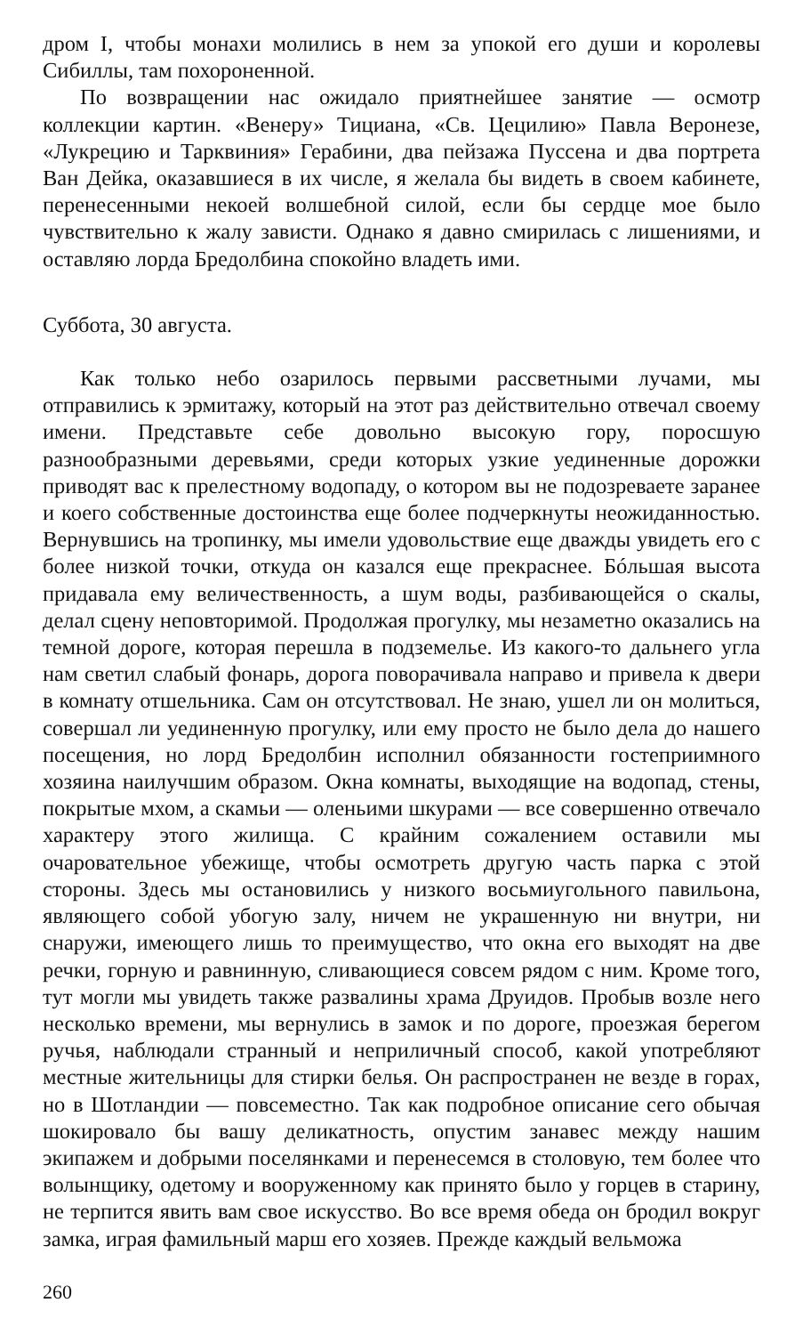дром I, чтобы монахи молились в нем за упокой его души и королевы Сибиллы, там похороненной.
По возвращении нас ожидало приятнейшее занятие — осмотр коллекции картин. «Венеру» Тициана, «Св. Цецилию» Павла Веронезе, «Лукрецию и Тарквиния» Герабини, два пейзажа Пуссена и два портрета Ван Дейка, оказавшиеся в их числе, я желала бы видеть в своем кабинете, перенесенными некоей волшебной силой, если бы сердце мое было чувствительно к жалу зависти. Однако я давно смирилась с лишениями, и оставляю лорда Бредолбина спокойно владеть ими.
Суббота, 30 августа.
Как только небо озарилось первыми рассветными лучами, мы отправились к эрмитажу, который на этот раз действительно отвечал своему имени. Представьте себе довольно высокую гору, поросшую разнообразными деревьями, среди которых узкие уединенные дорожки приводят вас к прелестному водопаду, о котором вы не подозреваете заранее и коего собственные достоинства еще более подчеркнуты неожиданностью. Вернувшись на тропинку, мы имели удовольствие еще дважды увидеть его с более низкой точки, откуда он казался еще прекраснее. Бóльшая высота придавала ему величественность, а шум воды, разбивающейся о скалы, делал сцену неповторимой. Продолжая прогулку, мы незаметно оказались на темной дороге, которая перешла в подземелье. Из какого-то дальнего угла нам светил слабый фонарь, дорога поворачивала направо и привела к двери в комнату отшельника. Сам он отсутствовал. Не знаю, ушел ли он молиться, совершал ли уединенную прогулку, или ему просто не было дела до нашего посещения, но лорд Бредолбин исполнил обязанности гостеприимного хозяина наилучшим образом. Окна комнаты, выходящие на водопад, стены, покрытые мхом, а скамьи — оленьими шкурами — все совершенно отвечало характеру этого жилища. С крайним сожалением оставили мы очаровательное убежище, чтобы осмотреть другую часть парка с этой стороны. Здесь мы остановились у низкого восьмиугольного павильона, являющего собой убогую залу, ничем не украшенную ни внутри, ни снаружи, имеющего лишь то преимущество, что окна его выходят на две речки, горную и равнинную, сливающиеся совсем рядом с ним. Кроме того, тут могли мы увидеть также развалины храма Друидов. Пробыв возле него несколько времени, мы вернулись в замок и по дороге, проезжая берегом ручья, наблюдали странный и неприличный способ, какой употребляют местные жительницы для стирки белья. Он распространен не везде в горах, но в Шотландии — повсеместно. Так как подробное описание сего обычая шокировало бы вашу деликатность, опустим занавес между нашим экипажем и добрыми поселянками и перенесемся в столовую, тем более что волынщику, одетому и вооруженному как принято было у горцев в старину, не терпится явить вам свое искусство. Во все время обеда он бродил вокруг замка, играя фамильный марш его хозяев. Прежде каждый вельможа
260